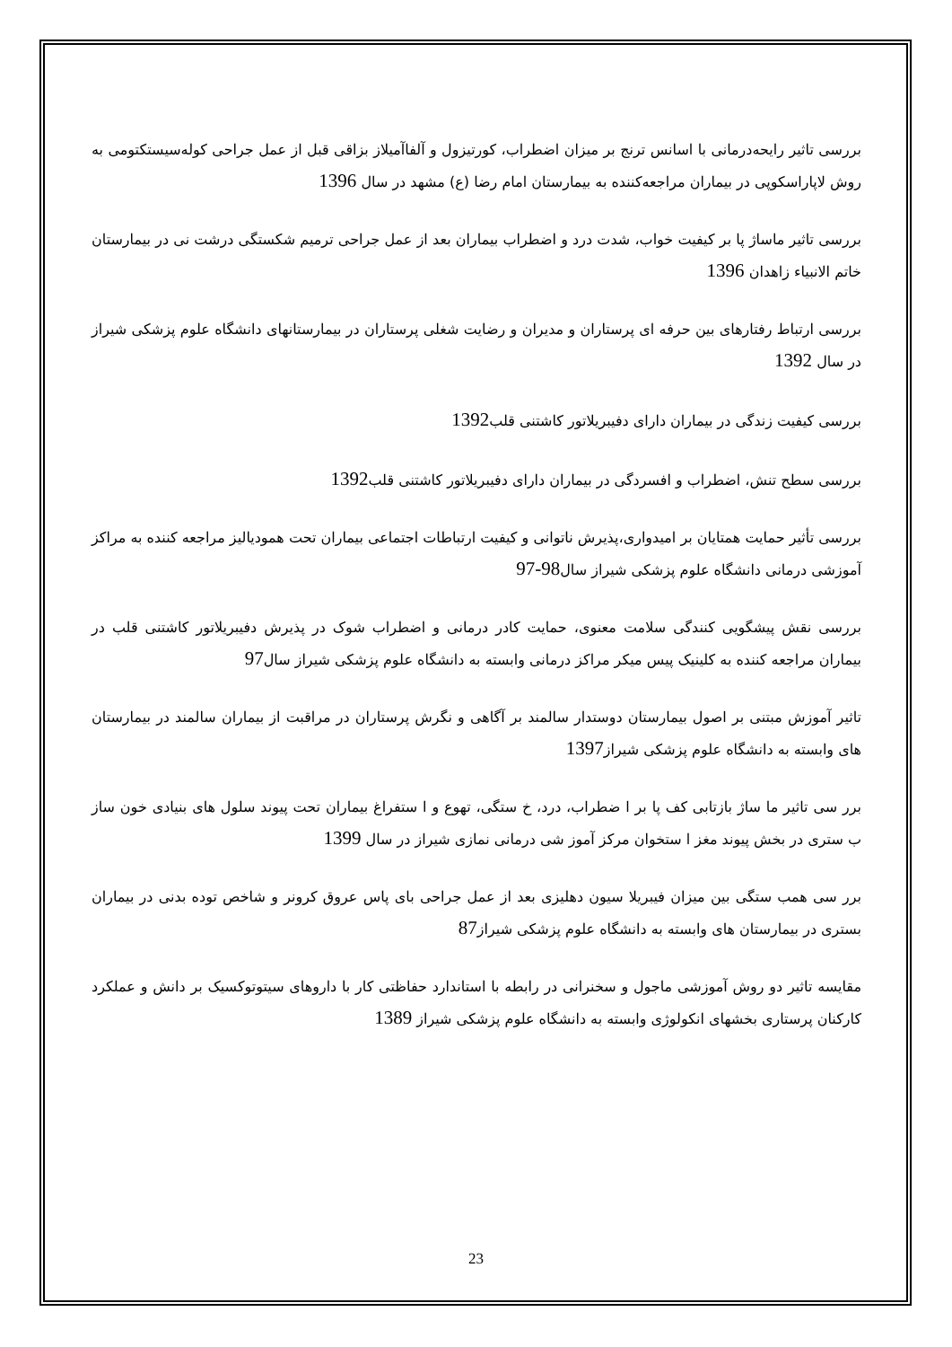بررسی تاثیر رایحه‌درمانی با اسانس ترنج بر میزان اضطراب، کورتیزول و آلفاآمیلاز بزاقی قبل از عمل جراحی کوله‌سیستکتومی به روش لاپاراسکوپی در بیماران مراجعه‌کننده به بیمارستان امام رضا (ع) مشهد در سال 1396
بررسی تاثیر ماساژ پا بر کیفیت خواب، شدت درد و اضطراب بیماران بعد از عمل جراحی ترمیم شکستگی درشت نی در بیمارستان خاتم الانبیاء زاهدان 1396
بررسی ارتباط رفتارهای بین حرفه ای پرستاران و مدیران و رضایت شغلی پرستاران در بیمارستانهای دانشگاه علوم پزشکی شیراز در سال 1392
بررسی کیفیت زندگی در بیماران دارای دفیبریلاتور کاشتنی قلب1392
بررسی سطح تنش، اضطراب و افسردگی در بیماران دارای دفیبریلاتور کاشتنی قلب1392
بررسی تأثیر حمایت همتایان بر امیدواری،پذیرش ناتوانی و کیفیت ارتباطات اجتماعی بیماران تحت همودیالیز مراجعه کننده به مراکز آموزشی درمانی دانشگاه علوم پزشکی شیراز سال98-97
بررسی نقش پیشگویی کنندگی سلامت معنوی، حمایت کادر درمانی و اضطراب شوک در پذیرش دفیبریلاتور کاشتنی قلب در بیماران مراجعه کننده به کلینیک پیس میکر مراکز درمانی وابسته به دانشگاه علوم پزشکی شیراز سال97
تاثیر آموزش مبتنی بر اصول بیمارستان دوستدار سالمند بر آگاهی و نگرش پرستاران در مراقبت از بیماران سالمند در بیمارستان های وابسته به دانشگاه علوم پزشکی شیراز1397
برر سی تاثیر ما ساژ بازتابی کف پا بر ا ضطراب، درد، خ ستگی، تهوع و ا ستفراغ بیماران تحت پیوند سلول های بنیادی خون ساز ب ستری در بخش پیوند مغز ا ستخوان مرکز آموز شی درمانی نمازی شیراز در سال 1399
برر سی همب ستگی بین میزان فیبریلا سیون دهلیزی بعد از عمل جراحی بای پاس عروق کرونر و شاخص توده بدنی در بیماران بستری در بیمارستان های وابسته به دانشگاه علوم پزشکی شیراز87
مقایسه تاثیر دو روش آموزشی ماجول و سخنرانی در رابطه با استاندارد حفاظتی کار با داروهای سیتوتوکسیک بر دانش و عملکرد کارکنان پرستاری بخشهای انکولوژی وابسته به دانشگاه علوم پزشکی شیراز 1389
23